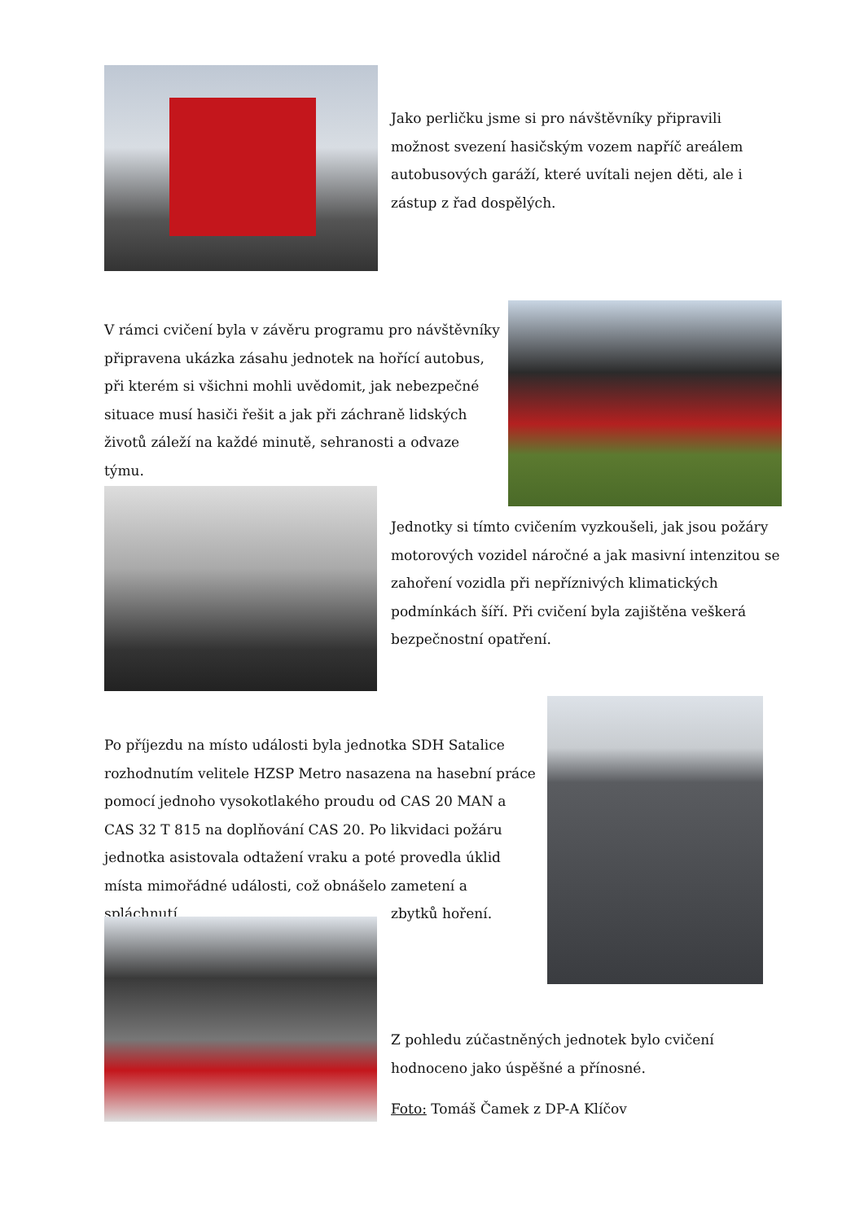Jako perličku jsme si pro návštěvníky připravili možnost svezení hasičským vozem napříč areálem autobusových garáží, které uvítali nejen děti, ale i zástup z řad dospělých.
V rámci cvičení byla v závěru programu pro návštěvníky připravena ukázka zásahu jednotek na hořící autobus, při kterém si všichni mohli uvědomit, jak nebezpečné situace musí hasiči řešit a jak při záchraně lidských životů záleží na každé minutě, sehranosti a odvaze týmu.
Jednotky si tímto cvičením vyzkoušeli, jak jsou požáry motorových vozidel náročné a jak masivní intenzitou se zahoření vozidla při nepříznivých klimatických podmínkách šíří. Při cvičení byla zajištěna veškerá bezpečnostní opatření.
Po příjezdu na místo události byla jednotka SDH Satalice rozhodnutím velitele HZSP Metro nasazena na hasební práce pomocí jednoho vysokotlakého proudu od CAS 20 MAN a CAS 32 T 815 na doplňování CAS 20. Po likvidaci požáru jednotka asistovala odtažení vraku a poté provedla úklid místa mimořádné události, což obnášelo zametení a spláchnutí
zbytků hoření.
Z pohledu zúčastněných jednotek bylo cvičení hodnoceno jako úspěšné a přínosné.
Foto: Tomáš Čamek z DP-A Klíčov